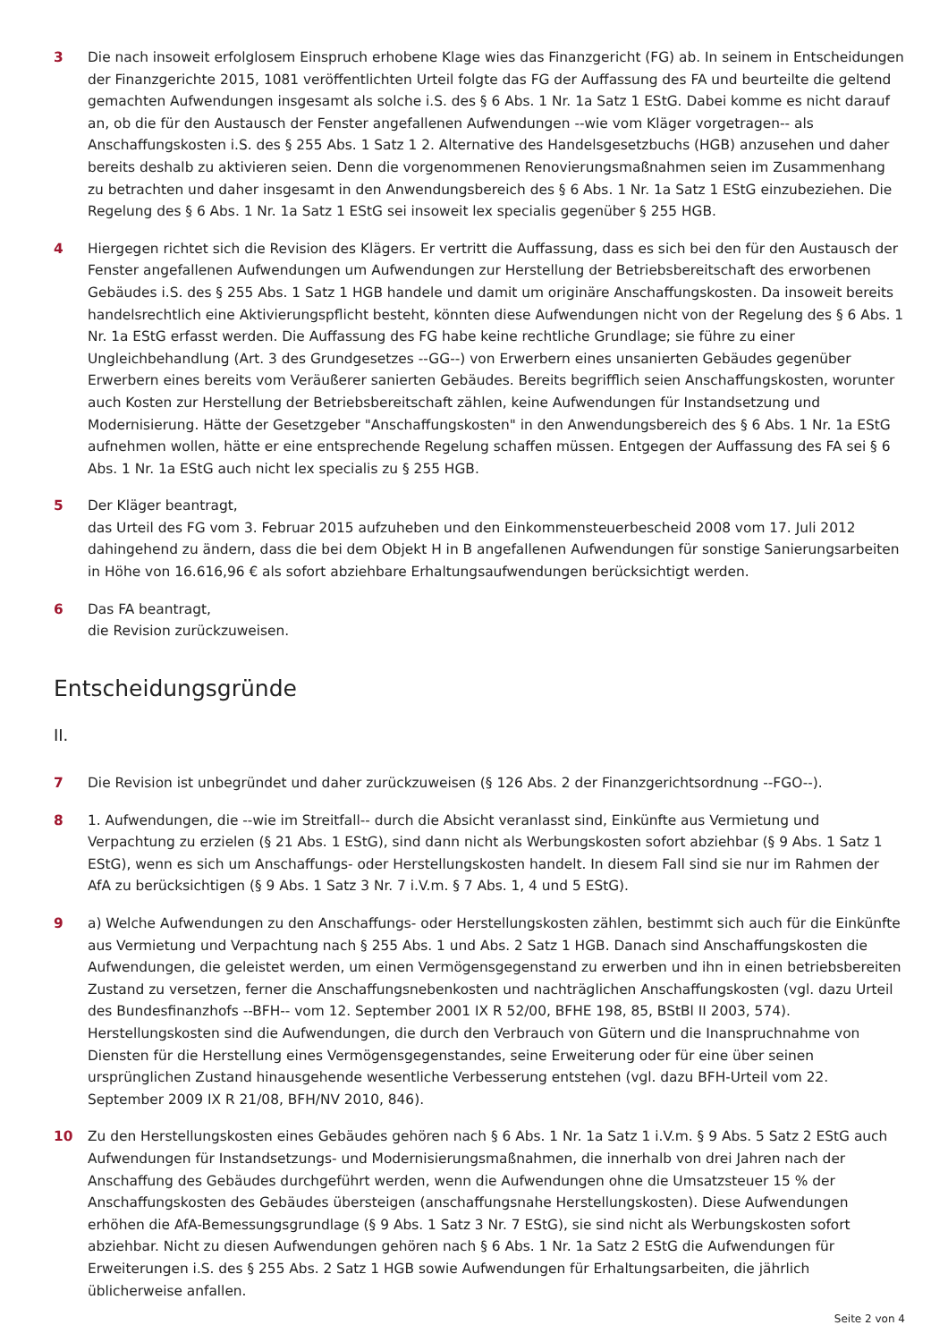3 Die nach insoweit erfolglosem Einspruch erhobene Klage wies das Finanzgericht (FG) ab. In seinem in Entscheidungen der Finanzgerichte 2015, 1081 veröffentlichten Urteil folgte das FG der Auffassung des FA und beurteilte die geltend gemachten Aufwendungen insgesamt als solche i.S. des § 6 Abs. 1 Nr. 1a Satz 1 EStG. Dabei komme es nicht darauf an, ob die für den Austausch der Fenster angefallenen Aufwendungen --wie vom Kläger vorgetragen-- als Anschaffungskosten i.S. des § 255 Abs. 1 Satz 1 2. Alternative des Handelsgesetzbuchs (HGB) anzusehen und daher bereits deshalb zu aktivieren seien. Denn die vorgenommenen Renovierungsmaßnahmen seien im Zusammenhang zu betrachten und daher insgesamt in den Anwendungsbereich des § 6 Abs. 1 Nr. 1a Satz 1 EStG einzubeziehen. Die Regelung des § 6 Abs. 1 Nr. 1a Satz 1 EStG sei insoweit lex specialis gegenüber § 255 HGB.
4 Hiergegen richtet sich die Revision des Klägers. Er vertritt die Auffassung, dass es sich bei den für den Austausch der Fenster angefallenen Aufwendungen um Aufwendungen zur Herstellung der Betriebsbereitschaft des erworbenen Gebäudes i.S. des § 255 Abs. 1 Satz 1 HGB handele und damit um originäre Anschaffungskosten. Da insoweit bereits handelsrechtlich eine Aktivierungspflicht besteht, könnten diese Aufwendungen nicht von der Regelung des § 6 Abs. 1 Nr. 1a EStG erfasst werden. Die Auffassung des FG habe keine rechtliche Grundlage; sie führe zu einer Ungleichbehandlung (Art. 3 des Grundgesetzes --GG--) von Erwerbern eines unsanierten Gebäudes gegenüber Erwerbern eines bereits vom Veräußerer sanierten Gebäudes. Bereits begrifflich seien Anschaffungskosten, worunter auch Kosten zur Herstellung der Betriebsbereitschaft zählen, keine Aufwendungen für Instandsetzung und Modernisierung. Hätte der Gesetzgeber "Anschaffungskosten" in den Anwendungsbereich des § 6 Abs. 1 Nr. 1a EStG aufnehmen wollen, hätte er eine entsprechende Regelung schaffen müssen. Entgegen der Auffassung des FA sei § 6 Abs. 1 Nr. 1a EStG auch nicht lex specialis zu § 255 HGB.
5 Der Kläger beantragt,
das Urteil des FG vom 3. Februar 2015 aufzuheben und den Einkommensteuerbescheid 2008 vom 17. Juli 2012 dahingehend zu ändern, dass die bei dem Objekt H in B angefallenen Aufwendungen für sonstige Sanierungsarbeiten in Höhe von 16.616,96 € als sofort abziehbare Erhaltungsaufwendungen berücksichtigt werden.
6 Das FA beantragt,
die Revision zurückzuweisen.
Entscheidungsgründe
II.
7 Die Revision ist unbegründet und daher zurückzuweisen (§ 126 Abs. 2 der Finanzgerichtsordnung --FGO--).
8 1. Aufwendungen, die --wie im Streitfall-- durch die Absicht veranlasst sind, Einkünfte aus Vermietung und Verpachtung zu erzielen (§ 21 Abs. 1 EStG), sind dann nicht als Werbungskosten sofort abziehbar (§ 9 Abs. 1 Satz 1 EStG), wenn es sich um Anschaffungs- oder Herstellungskosten handelt. In diesem Fall sind sie nur im Rahmen der AfA zu berücksichtigen (§ 9 Abs. 1 Satz 3 Nr. 7 i.V.m. § 7 Abs. 1, 4 und 5 EStG).
9 a) Welche Aufwendungen zu den Anschaffungs- oder Herstellungskosten zählen, bestimmt sich auch für die Einkünfte aus Vermietung und Verpachtung nach § 255 Abs. 1 und Abs. 2 Satz 1 HGB. Danach sind Anschaffungskosten die Aufwendungen, die geleistet werden, um einen Vermögensgegenstand zu erwerben und ihn in einen betriebsbereiten Zustand zu versetzen, ferner die Anschaffungsnebenkosten und nachträglichen Anschaffungskosten (vgl. dazu Urteil des Bundesfinanzhofs --BFH-- vom 12. September 2001 IX R 52/00, BFHE 198, 85, BStBl II 2003, 574). Herstellungskosten sind die Aufwendungen, die durch den Verbrauch von Gütern und die Inanspruchnahme von Diensten für die Herstellung eines Vermögensgegenstandes, seine Erweiterung oder für eine über seinen ursprünglichen Zustand hinausgehende wesentliche Verbesserung entstehen (vgl. dazu BFH-Urteil vom 22. September 2009 IX R 21/08, BFH/NV 2010, 846).
10 Zu den Herstellungskosten eines Gebäudes gehören nach § 6 Abs. 1 Nr. 1a Satz 1 i.V.m. § 9 Abs. 5 Satz 2 EStG auch Aufwendungen für Instandsetzungs- und Modernisierungsmaßnahmen, die innerhalb von drei Jahren nach der Anschaffung des Gebäudes durchgeführt werden, wenn die Aufwendungen ohne die Umsatzsteuer 15 % der Anschaffungskosten des Gebäudes übersteigen (anschaffungsnahe Herstellungskosten). Diese Aufwendungen erhöhen die AfA-Bemessungsgrundlage (§ 9 Abs. 1 Satz 3 Nr. 7 EStG), sie sind nicht als Werbungskosten sofort abziehbar. Nicht zu diesen Aufwendungen gehören nach § 6 Abs. 1 Nr. 1a Satz 2 EStG die Aufwendungen für Erweiterungen i.S. des § 255 Abs. 2 Satz 1 HGB sowie Aufwendungen für Erhaltungsarbeiten, die jährlich üblicherweise anfallen.
Seite 2 von 4